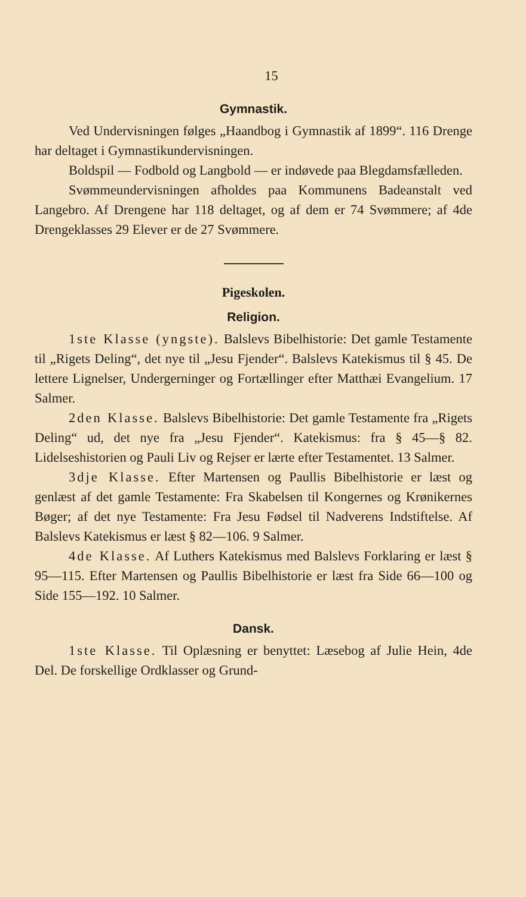15
Gymnastik.
Ved Undervisningen følges „Haandbog i Gymnastik af 1899“. 116 Drenge har deltaget i Gymnastikundervisningen.
Boldspil — Fodbold og Langbold — er indøvede paa Blegdamsfælleden.
Svømmeundervisningen afholdes paa Kommunens Badeanstalt ved Langebro. Af Drengene har 118 deltaget, og af dem er 74 Svømmere; af 4de Drengeklasses 29 Elever er de 27 Svømmere.
Pigeskolen.
Religion.
1ste Klasse (yngste). Balslevs Bibelhistorie: Det gamle Testamente til „Rigets Deling“, det nye til „Jesu Fjender“. Balslevs Katekismus til § 45. De lettere Lignelser, Undergerninger og Fortællinger efter Matthæi Evangelium. 17 Salmer.
2den Klasse. Balslevs Bibelhistorie: Det gamle Testamente fra „Rigets Deling“ ud, det nye fra „Jesu Fjender“. Katekismus: fra § 45—§ 82. Lidelseshistorien og Pauli Liv og Rejser er lærte efter Testamentet. 13 Salmer.
3dje Klasse. Efter Martensen og Paullis Bibelhistorie er læst og genlæst af det gamle Testamente: Fra Skabelsen til Kongernes og Krønikernes Bøger; af det nye Testamente: Fra Jesu Fødsel til Nadverens Indstiftelse. Af Balslevs Katekismus er læst § 82—106. 9 Salmer.
4de Klasse. Af Luthers Katekismus med Balslevs Forklaring er læst § 95—115. Efter Martensen og Paullis Bibelhistorie er læst fra Side 66—100 og Side 155—192. 10 Salmer.
Dansk.
1ste Klasse. Til Oplæsning er benyttet: Læsebog af Julie Hein, 4de Del. De forskellige Ordklasser og Grund-